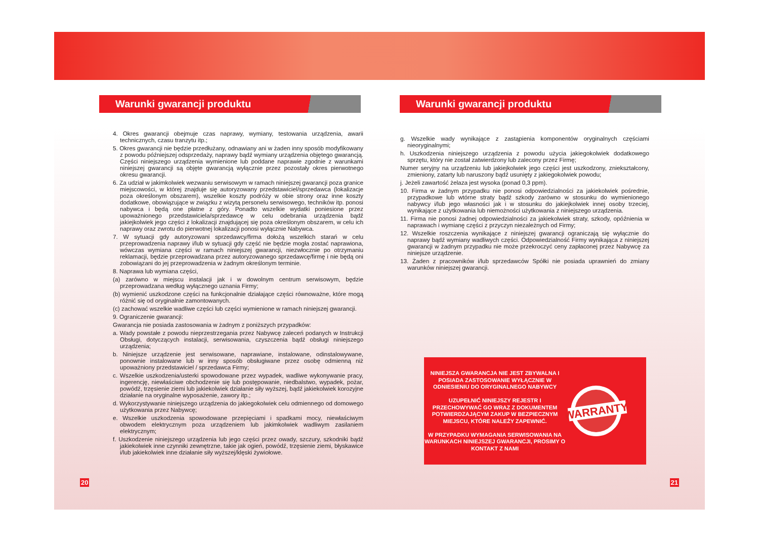Warunki gwarancji produktu
4. Okres gwarancji obejmuje czas naprawy, wymiany, testowania urządzenia, awarii technicznych, czasu tranzytu itp.;
5. Okres gwarancji nie będzie przedłużany, odnawiany ani w żaden inny sposób modyfikowany z powodu późniejszej odsprzedaży, naprawy bądź wymiany urządzenia objętego gwarancją. Części niniejszego urządzenia wymienione lub poddane naprawie zgodnie z warunkami niniejszej gwarancji są objęte gwarancją wyłącznie przez pozostały okres pierwotnego okresu gwarancji.
6. Za udział w jakimkolwiek wezwaniu serwisowym w ramach niniejszej gwarancji poza granice miejscowości, w której znajduje się autoryzowany przedstawiciel/sprzedawca (lokalizacje poza określonym obszarem), wszelkie koszty podróży w obie strony oraz inne koszty dodatkowe, obowiązujące w związku z wizytą personelu serwisowego, techników itp. ponosi nabywca i będą one płatne z góry. Ponadto wszelkie wydatki poniesione przez upoważnionego przedstawiciela/sprzedawcę w celu odebrania urządzenia bądź jakiejkolwiek jego części z lokalizacji znajdującej się poza określonym obszarem, w celu ich naprawy oraz zwrotu do pierwotnej lokalizacji ponosi wyłącznie Nabywca.
7. W sytuacji gdy autoryzowani sprzedawcy/firma dołożą wszelkich starań w celu przeprowadzenia naprawy i/lub w sytuacji gdy część nie będzie mogła zostać naprawiona, wówczas wymiana części w ramach niniejszej gwarancji, niezwłocznie po otrzymaniu reklamacji, będzie przeprowadzana przez autoryzowanego sprzedawcę/firmę i nie będą oni zobowiązani do jej przeprowadzenia w żadnym określonym terminie.
8. Naprawa lub wymiana części,
(a) zarówno w miejscu instalacji jak i w dowolnym centrum serwisowym, będzie przeprowadzana według wyłącznego uznania Firmy;
(b) wymienić uszkodzone części na funkcjonalnie działające części równoważne, które mogą różnić się od oryginalnie zamontowanych.
(c) zachować wszelkie wadliwe części lub części wymienione w ramach niniejszej gwarancji.
9. Ograniczenie gwarancji:
Gwarancja nie posiada zastosowania w żadnym z poniższych przypadków:
a. Wady powstałe z powodu nieprzestrzegania przez Nabywcę zaleceń podanych w Instrukcji Obsługi, dotyczących instalacji, serwisowania, czyszczenia bądź obsługi niniejszego urządzenia;
b. Niniejsze urządzenie jest serwisowane, naprawiane, instalowane, odinstalowywane, ponownie instalowane lub w inny sposób obsługiwane przez osobę odmienną niż upoważniony przedstawiciel / sprzedawca Firmy;
c. Wszelkie uszkodzenia/usterki spowodowane przez wypadek, wadliwe wykonywanie pracy, ingerencję, niewłaściwe obchodzenie się lub postępowanie, niedbalstwo, wypadek, pożar, powódź, trzęsienie ziemi lub jakiekolwiek działanie siły wyższej, bądź jakiekolwiek korozyjne działanie na oryginalne wyposażenie, zawory itp.;
d. Wykorzystywanie niniejszego urządzenia do jakiegokolwiek celu odmiennego od domowego użytkowania przez Nabywcę;
e. Wszelkie uszkodzenia spowodowane przepięciami i spadkami mocy, niewłaściwym obwodem elektrycznym poza urządzeniem lub jakimkolwiek wadliwym zasilaniem elektrycznym;
f. Uszkodzenie niniejszego urządzenia lub jego części przez owady, szczury, szkodniki bądź jakiekolwiek inne czynniki zewnętrzne, takie jak ogień, powódź, trzęsienie ziemi, błyskawice i/lub jakiekolwiek inne działanie siły wyższej/klęski żywiołowe.
20
Warunki gwarancji produktu
g. Wszelkie wady wynikające z zastąpienia komponentów oryginalnych częściami nieoryginalnymi;
h. Uszkodzenia niniejszego urządzenia z powodu użycia jakiegokolwiek dodatkowego sprzętu, który nie został zatwierdzony lub zalecony przez Firmę;
Numer seryjny na urządzeniu lub jakiejkolwiek jego części jest uszkodzony, zniekształcony, zmieniony, zatarty lub naruszony bądź usunięty z jakiegokolwiek powodu;
j. Jeżeli zawartość żelaza jest wysoka (ponad 0,3 ppm).
10. Firma w żadnym przypadku nie ponosi odpowiedzialności za jakiekolwiek pośrednie, przypadkowe lub wtórne straty bądź szkody zarówno w stosunku do wymienionego nabywcy i/lub jego własności jak i w stosunku do jakiejkolwiek innej osoby trzeciej, wynikające z użytkowania lub niemożności użytkowania z niniejszego urządzenia.
11. Firma nie ponosi żadnej odpowiedzialności za jakiekolwiek straty, szkody, opóźnienia w naprawach i wymianę części z przyczyn niezależnych od Firmy;
12. Wszelkie roszczenia wynikające z niniejszej gwarancji ograniczają się wyłącznie do naprawy bądź wymiany wadliwych części. Odpowiedzialność Firmy wynikająca z niniejszej gwarancji w żadnym przypadku nie może przekroczyć ceny zapłaconej przez Nabywcę za niniejsze urządzenie.
13. Żaden z pracowników i/lub sprzedawców Spółki nie posiada uprawnień do zmiany warunków niniejszej gwarancji.
NINIEJSZA GWARANCJA NIE JEST ZBYWALNA I POSIADA ZASTOSOWANIE WYŁĄCZNIE W ODNIESIENIU DO ORYGINALNEGO NABYWCY
UZUPEŁNIĆ NINIEJSZY REJESTR I PRZECHOWYWAĆ GO WRAZ Z DOKUMENTEM POTWIERDZAJĄCYM ZAKUP W BEZPIECZNYM MIEJSCU, KTÓRE NALEŻY ZAPEWNIĆ.
W PRZYPADKU WYMAGANIA SERWISOWANIA NA WARUNKACH NINIEJSZEJ GWARANCJI, PROSIMY O KONTAKT Z NAMI
WARRANTY
21